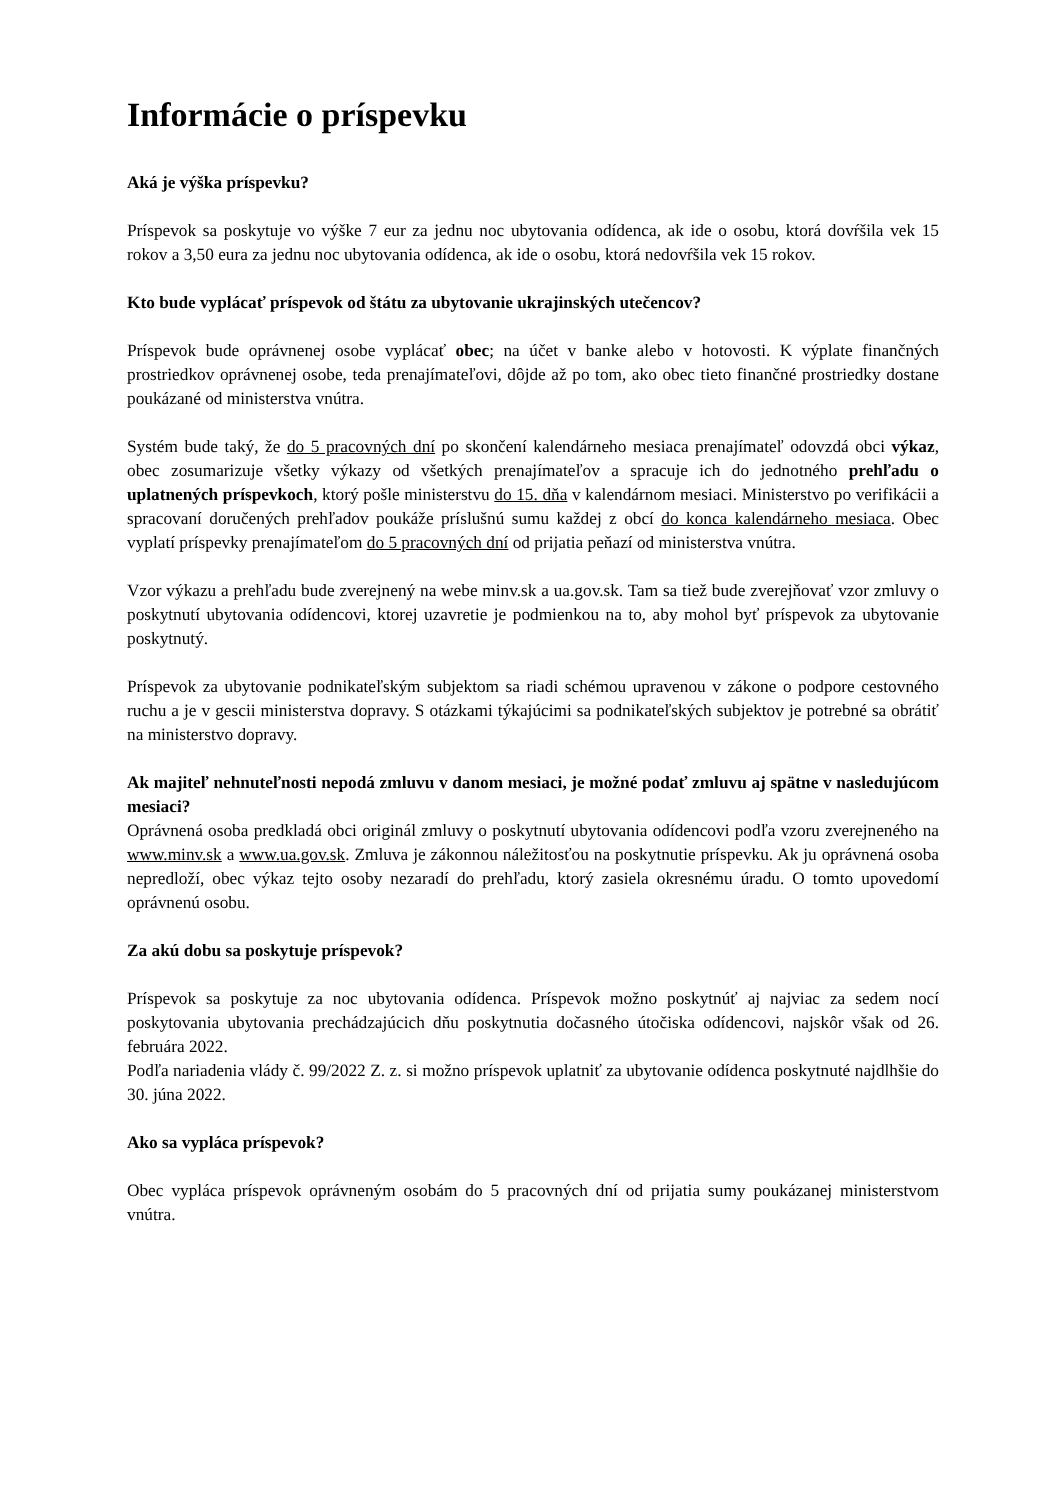Informácie o príspevku
Aká je výška príspevku?
Príspevok sa poskytuje vo výške 7 eur za jednu noc ubytovania odídenca, ak ide o osobu, ktorá dovŕšila vek 15 rokov a 3,50 eura za jednu noc ubytovania odídenca, ak ide o osobu, ktorá nedovŕšila vek 15 rokov.
Kto bude vyplácať príspevok od štátu za ubytovanie ukrajinských utečencov?
Príspevok bude oprávnenej osobe vyplácať obec; na účet v banke alebo v hotovosti. K výplate finančných prostriedkov oprávnenej osobe, teda prenajímateľovi, dôjde až po tom, ako obec tieto finančné prostriedky dostane poukázané od ministerstva vnútra.
Systém bude taký, že do 5 pracovných dní po skončení kalendárneho mesiaca prenajímateľ odovzdá obci výkaz, obec zosumarizuje všetky výkazy od všetkých prenajímateľov a spracuje ich do jednotného prehľadu o uplatnených príspevkoch, ktorý pošle ministerstvu do 15. dňa v kalendárnom mesiaci. Ministerstvo po verifikácii a spracovaní doručených prehľadov poukáže príslušnú sumu každej z obcí do konca kalendárneho mesiaca. Obec vyplatí príspevky prenajímateľom do 5 pracovných dní od prijatia peňazí od ministerstva vnútra.
Vzor výkazu a prehľadu bude zverejnený na webe minv.sk a ua.gov.sk. Tam sa tiež bude zverejňovať vzor zmluvy o poskytnutí ubytovania odídencovi, ktorej uzavretie je podmienkou na to, aby mohol byť príspevok za ubytovanie poskytnutý.
Príspevok za ubytovanie podnikateľským subjektom sa riadi schémou upravenou v zákone o podpore cestovného ruchu a je v gescii ministerstva dopravy. S otázkami týkajúcimi sa podnikateľských subjektov je potrebné sa obrátiť na ministerstvo dopravy.
Ak majiteľ nehnuteľnosti nepodá zmluvu v danom mesiaci, je možné podať zmluvu aj spätne v nasledujúcom mesiaci?
Oprávnená osoba predkladá obci originál zmluvy o poskytnutí ubytovania odídencovi podľa vzoru zverejneného na www.minv.sk a www.ua.gov.sk. Zmluva je zákonnou náležitosťou na poskytnutie príspevku. Ak ju oprávnená osoba nepredloží, obec výkaz tejto osoby nezaradí do prehľadu, ktorý zasiela okresnému úradu. O tomto upovedomí oprávnenú osobu.
Za akú dobu sa poskytuje príspevok?
Príspevok sa poskytuje za noc ubytovania odídenca. Príspevok možno poskytnúť aj najviac za sedem nocí poskytovania ubytovania prechádzajúcich dňu poskytnutia dočasného útočiska odídencovi, najskôr však od 26. februára 2022.
Podľa nariadenia vlády č. 99/2022 Z. z. si možno príspevok uplatniť za ubytovanie odídenca poskytnuté najdlhšie do 30. júna 2022.
Ako sa vypláca príspevok?
Obec vypláca príspevok oprávneným osobám do 5 pracovných dní od prijatia sumy poukázanej ministerstvom vnútra.